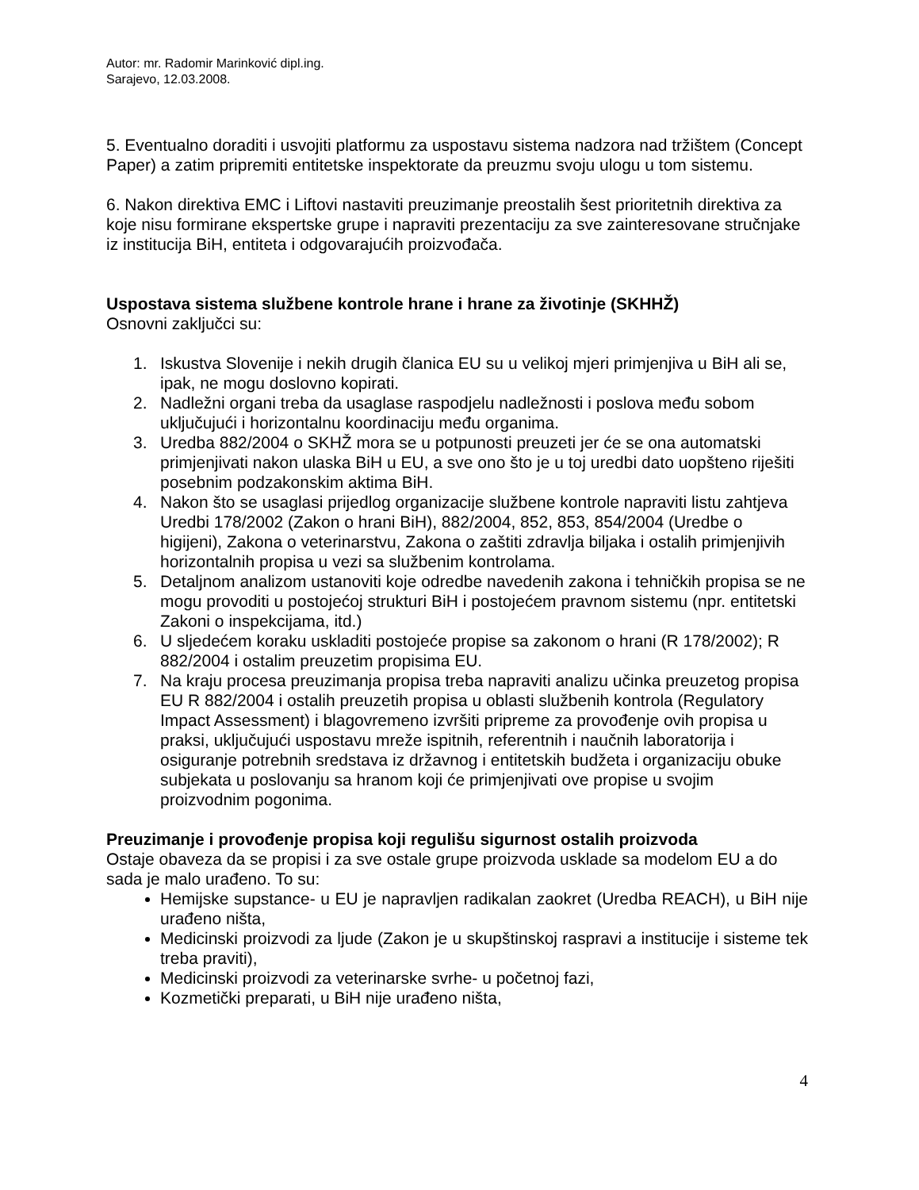Autor: mr. Radomir Marinković dipl.ing.
Sarajevo, 12.03.2008.
5. Eventualno doraditi i usvojiti platformu za uspostavu sistema nadzora nad tržištem (Concept Paper) a zatim pripremiti entitetske inspektorate da preuzmu svoju ulogu u tom sistemu.
6. Nakon direktiva EMC i Liftovi nastaviti preuzimanje preostalih šest prioritetnih direktiva za koje nisu formirane ekspertske grupe i napraviti prezentaciju za sve zainteresovane stručnjake iz institucija BiH, entiteta i odgovarajućih proizvođača.
Uspostava sistema službene kontrole hrane i hrane za životinje (SKHHŽ)
Osnovni zaključci su:
1. Iskustva Slovenije i nekih drugih članica EU su u velikoj mjeri primjenjiva u BiH ali se, ipak, ne mogu doslovno kopirati.
2. Nadležni organi treba da usaglase raspodjelu nadležnosti i poslova među sobom uključujući i horizontalnu koordinaciju među organima.
3. Uredba 882/2004 o SKHŽ mora se u potpunosti preuzeti jer će se ona automatski primjenjivati nakon ulaska BiH u EU, a sve ono što je u toj uredbi dato uopšteno riješiti posebnim podzakonskim aktima BiH.
4. Nakon što se usaglasi prijedlog organizacije službene kontrole napraviti listu zahtjeva Uredbi 178/2002 (Zakon o hrani BiH), 882/2004, 852, 853, 854/2004 (Uredbe o higijeni), Zakona o veterinarstvu, Zakona o zaštiti zdravlja biljaka i ostalih primjenjivih horizontalnih propisa u vezi sa službenim kontrolama.
5. Detaljnom analizom ustanoviti koje odredbe navedenih zakona i tehničkih propisa se ne mogu provoditi u postojećoj strukturi BiH i postojećem pravnom sistemu (npr. entitetski Zakoni o inspekcijama, itd.)
6. U sljedećem koraku uskladiti postojeće propise sa zakonom o hrani (R 178/2002); R 882/2004 i ostalim preuzetim propisima EU.
7. Na kraju procesa preuzimanja propisa treba napraviti analizu učinka preuzetog propisa EU R 882/2004 i ostalih preuzetih propisa u oblasti službenih kontrola (Regulatory Impact Assessment) i blagovremeno izvršiti pripreme za provođenje ovih propisa u praksi, uključujući uspostavu mreže ispitnih, referentnih i naučnih laboratorija i osiguranje potrebnih sredstava iz državnog i entitetskih budžeta i organizaciju obuke subjekata u poslovanju sa hranom koji će primjenjivati ove propise u svojim proizvodnim pogonima.
Preuzimanje i provođenje propisa koji regulišu sigurnost ostalih proizvoda
Ostaje obaveza da se propisi i za sve ostale grupe proizvoda usklade sa modelom EU a do sada je malo urađeno. To su:
Hemijske supstance- u EU je napravljen radikalan zaokret (Uredba REACH), u BiH nije urađeno ništa,
Medicinski proizvodi za ljude (Zakon je u skupštinskoj raspravi a institucije i sisteme tek treba praviti),
Medicinski proizvodi za veterinarske svrhe- u početnoj fazi,
Kozmetički preparati, u BiH nije urađeno ništa,
4